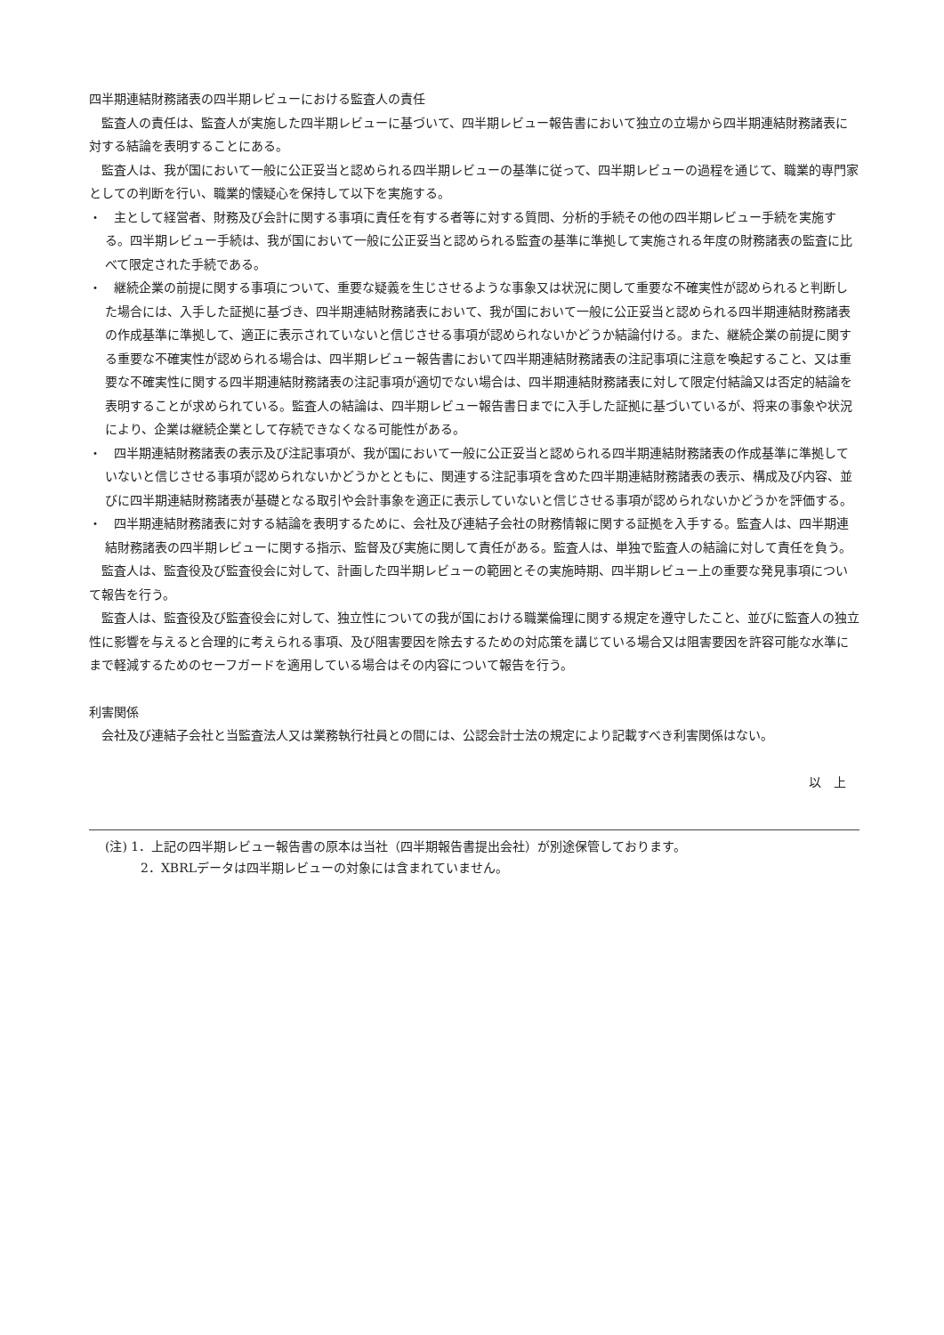四半期連結財務諸表の四半期レビューにおける監査人の責任
監査人の責任は、監査人が実施した四半期レビューに基づいて、四半期レビュー報告書において独立の立場から四半期連結財務諸表に対する結論を表明することにある。
監査人は、我が国において一般に公正妥当と認められる四半期レビューの基準に従って、四半期レビューの過程を通じて、職業的専門家としての判断を行い、職業的懐疑心を保持して以下を実施する。
・　主として経営者、財務及び会計に関する事項に責任を有する者等に対する質問、分析的手続その他の四半期レビュー手続を実施する。四半期レビュー手続は、我が国において一般に公正妥当と認められる監査の基準に準拠して実施される年度の財務諸表の監査に比べて限定された手続である。
・　継続企業の前提に関する事項について、重要な疑義を生じさせるような事象又は状況に関して重要な不確実性が認められると判断した場合には、入手した証拠に基づき、四半期連結財務諸表において、我が国において一般に公正妥当と認められる四半期連結財務諸表の作成基準に準拠して、適正に表示されていないと信じさせる事項が認められないかどうか結論付ける。また、継続企業の前提に関する重要な不確実性が認められる場合は、四半期レビュー報告書において四半期連結財務諸表の注記事項に注意を喚起すること、又は重要な不確実性に関する四半期連結財務諸表の注記事項が適切でない場合は、四半期連結財務諸表に対して限定付結論又は否定的結論を表明することが求められている。監査人の結論は、四半期レビュー報告書日までに入手した証拠に基づいているが、将来の事象や状況により、企業は継続企業として存続できなくなる可能性がある。
・　四半期連結財務諸表の表示及び注記事項が、我が国において一般に公正妥当と認められる四半期連結財務諸表の作成基準に準拠していないと信じさせる事項が認められないかどうかとともに、関連する注記事項を含めた四半期連結財務諸表の表示、構成及び内容、並びに四半期連結財務諸表が基礎となる取引や会計事象を適正に表示していないと信じさせる事項が認められないかどうかを評価する。
・　四半期連結財務諸表に対する結論を表明するために、会社及び連結子会社の財務情報に関する証拠を入手する。監査人は、四半期連結財務諸表の四半期レビューに関する指示、監督及び実施に関して責任がある。監査人は、単独で監査人の結論に対して責任を負う。
監査人は、監査役及び監査役会に対して、計画した四半期レビューの範囲とその実施時期、四半期レビュー上の重要な発見事項について報告を行う。
監査人は、監査役及び監査役会に対して、独立性についての我が国における職業倫理に関する規定を遵守したこと、並びに監査人の独立性に影響を与えると合理的に考えられる事項、及び阻害要因を除去するための対応策を講じている場合又は阻害要因を許容可能な水準にまで軽減するためのセーフガードを適用している場合はその内容について報告を行う。
利害関係
会社及び連結子会社と当監査法人又は業務執行社員との間には、公認会計士法の規定により記載すべき利害関係はない。
以　上
(注) 1．上記の四半期レビュー報告書の原本は当社（四半期報告書提出会社）が別途保管しております。
2．XBRLデータは四半期レビューの対象には含まれていません。